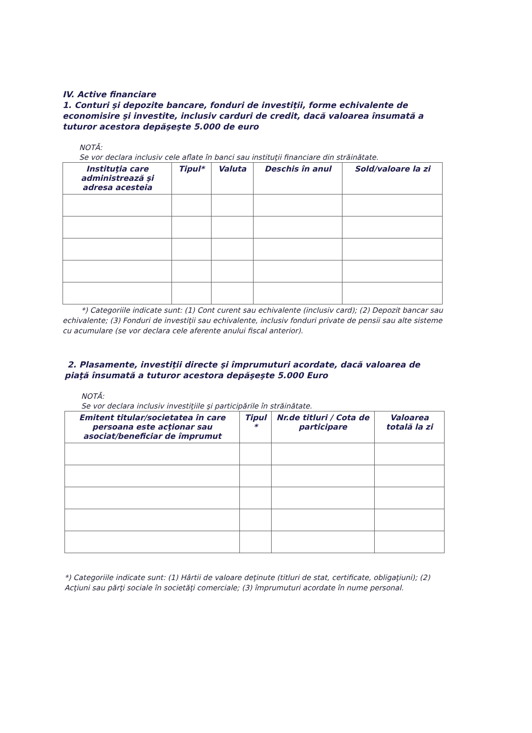IV. Active financiare
1. Conturi şi depozite bancare, fonduri de investiţii, forme echivalente de economisire şi investite, inclusiv carduri de credit, dacă valoarea însumată a tuturor acestora depăşeşte 5.000 de euro
NOTĂ:
Se vor declara inclusiv cele aflate în banci sau instituţii financiare din străinătate.
| Instituţia care administrează şi adresa acesteia | Tipul* | Valuta | Deschis în anul | Sold/valoare la zi |
| --- | --- | --- | --- | --- |
*) Categoriile indicate sunt: (1) Cont curent sau echivalente (inclusiv card); (2) Depozit bancar sau echivalente; (3) Fonduri de investiţii sau echivalente, inclusiv fonduri private de pensii sau alte sisteme cu acumulare (se vor declara cele aferente anului fiscal anterior).
2. Plasamente, investiţii directe şi împrumuturi acordate, dacă valoarea de piaţă însumată a tuturor acestora depăşeşte 5.000 Euro
NOTĂ:
Se vor declara inclusiv investiţiile şi participările în străinătate.
| Emitent titular/societatea în care persoana este acţionar sau asociat/beneficiar de împrumut | Tipul * | Nr.de titluri / Cota de participare | Valoarea totală la zi |
| --- | --- | --- | --- |
*) Categoriile indicate sunt: (1) Hârtii de valoare deţinute (titluri de stat, certificate, obligaţiuni); (2) Acţiuni sau părţi sociale în societăţi comerciale; (3) împrumuturi acordate în nume personal.